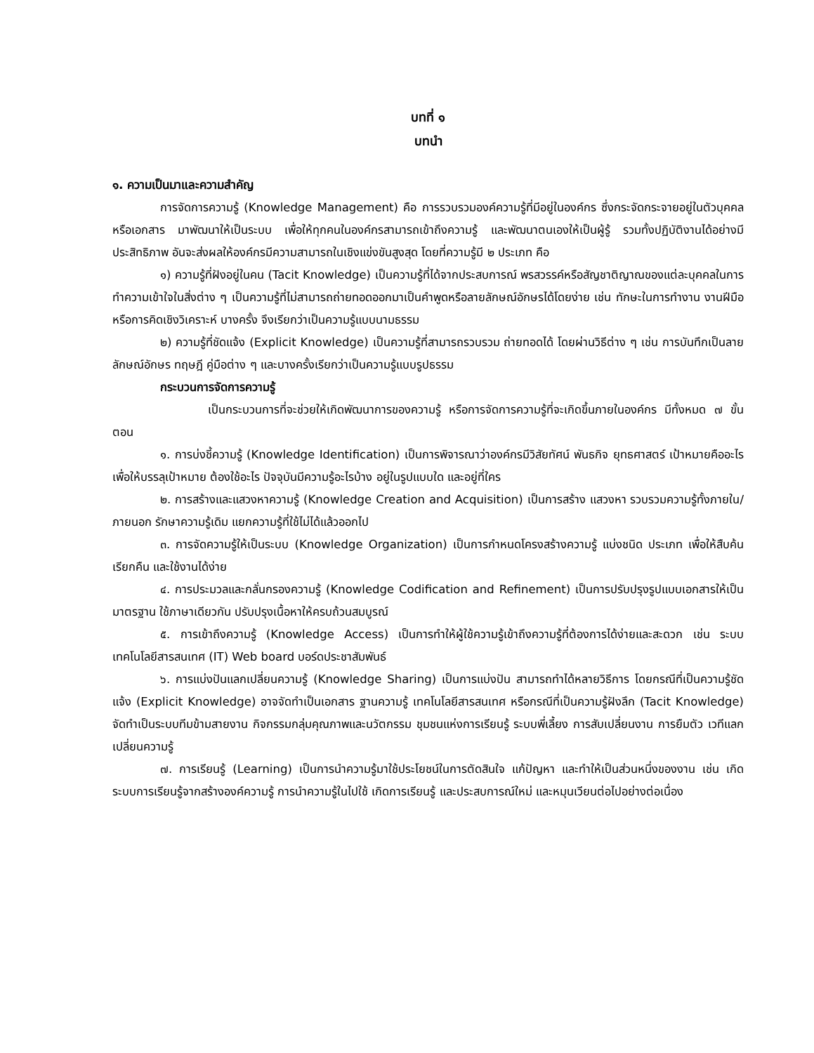บทที่ ๑
บทนำ
๑. ความเป็นมาและความสำคัญ
การจัดการความรู้ (Knowledge Management) คือ การรวบรวมองค์ความรู้ที่มีอยู่ในองค์กร ซึ่งกระจัดกระจายอยู่ในตัวบุคคลหรือเอกสาร มาพัฒนาให้เป็นระบบ เพื่อให้ทุกคนในองค์กรสามารถเข้าถึงความรู้ และพัฒนาตนเองให้เป็นผู้รู้ รวมทั้งปฏิบัติงานได้อย่างมีประสิทธิภาพ อันจะส่งผลให้องค์กรมีความสามารถในเชิงแข่งขันสูงสุด โดยที่ความรู้มี ๒ ประเภท คือ
๑) ความรู้ที่ฝังอยู่ในคน (Tacit Knowledge) เป็นความรู้ที่ได้จากประสบการณ์ พรสวรรค์หรือสัญชาติญาณของแต่ละบุคคลในการทำความเข้าใจในสิ่งต่าง ๆ เป็นความรู้ที่ไม่สามารถถ่ายทอดออกมาเป็นคำพูดหรือลายลักษณ์อักษรได้โดยง่าย เช่น ทักษะในการทำงาน งานฝีมือ หรือการคิดเชิงวิเคราะห์ บางครั้ง จึงเรียกว่าเป็นความรู้แบบนามธรรม
๒) ความรู้ที่ชัดแจ้ง (Explicit Knowledge) เป็นความรู้ที่สามารถรวบรวม ถ่ายทอดได้ โดยผ่านวิธีต่าง ๆ เช่น การบันทึกเป็นลายลักษณ์อักษร ทฤษฎี คู่มือต่าง ๆ และบางครั้งเรียกว่าเป็นความรู้แบบรูปธรรม
กระบวนการจัดการความรู้
เป็นกระบวนการที่จะช่วยให้เกิดพัฒนาการของความรู้ หรือการจัดการความรู้ที่จะเกิดขึ้นภายในองค์กร มีทั้งหมด ๗ ขั้นตอน
๑. การบ่งชี้ความรู้ (Knowledge Identification) เป็นการพิจารณาว่าองค์กรมีวิสัยทัศน์ พันธกิจ ยุทธศาสตร์ เป้าหมายคืออะไร เพื่อให้บรรลุเป้าหมาย ต้องใช้อะไร ปัจจุบันมีความรู้อะไรบ้าง อยู่ในรูปแบบใด และอยู่ที่ใคร
๒. การสร้างและแสวงหาความรู้ (Knowledge Creation and Acquisition) เป็นการสร้าง แสวงหา รวบรวมความรู้ทั้งภายใน/ภายนอก รักษาความรู้เดิม แยกความรู้ที่ใช้ไม่ได้แล้วออกไป
๓. การจัดความรู้ให้เป็นระบบ (Knowledge Organization) เป็นการกำหนดโครงสร้างความรู้ แบ่งชนิด ประเภท เพื่อให้สืบค้น เรียกคืน และใช้งานได้ง่าย
๔. การประมวลและกลั่นกรองความรู้ (Knowledge Codification and Refinement) เป็นการปรับปรุงรูปแบบเอกสารให้เป็นมาตรฐาน ใช้ภาษาเดียวกัน ปรับปรุงเนื้อหาให้ครบถ้วนสมบูรณ์
๕. การเข้าถึงความรู้ (Knowledge Access) เป็นการทำให้ผู้ใช้ความรู้เข้าถึงความรู้ที่ต้องการได้ง่ายและสะดวก เช่น ระบบเทคโนโลยีสารสนเทศ (IT) Web board บอร์ดประชาสัมพันธ์
๖. การแบ่งปันแลกเปลี่ยนความรู้ (Knowledge Sharing) เป็นการแบ่งปัน สามารถทำได้หลายวิธีการ โดยกรณีที่เป็นความรู้ชัดแจ้ง (Explicit Knowledge) อาจจัดทำเป็นเอกสาร ฐานความรู้ เทคโนโลยีสารสนเทศ หรือกรณีที่เป็นความรู้ฝังลึก (Tacit Knowledge) จัดทำเป็นระบบทีมข้ามสายงาน กิจกรรมกลุ่มคุณภาพและนวัตกรรม ชุมชนแห่งการเรียนรู้ ระบบพี่เลี้ยง การสับเปลี่ยนงาน การยืมตัว เวทีแลกเปลี่ยนความรู้
๗. การเรียนรู้ (Learning) เป็นการนำความรู้มาใช้ประโยชน์ในการตัดสินใจ แก้ปัญหา และทำให้เป็นส่วนหนึ่งของงาน เช่น เกิดระบบการเรียนรู้จากสร้างองค์ความรู้ การนำความรู้ในไปใช้ เกิดการเรียนรู้ และประสบการณ์ใหม่ และหมุนเวียนต่อไปอย่างต่อเนื่อง